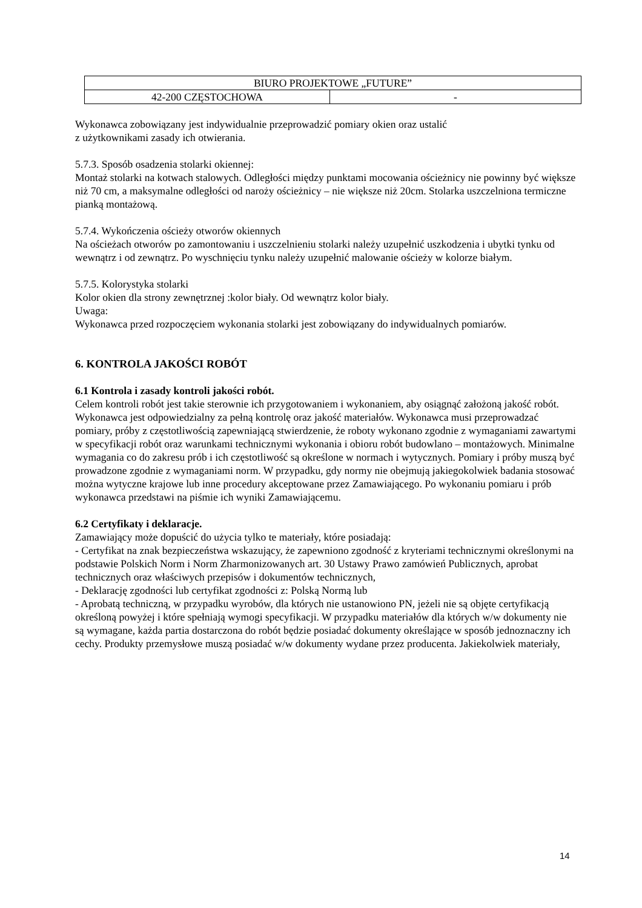| BIURO PROJEKTOWE „FUTURE” | |
| 42-200 CZĘSTOCHOWA | - |
Wykonawca zobowiązany jest indywidualnie przeprowadzić pomiary okien oraz ustalić
z użytkownikami zasady ich otwierania.
5.7.3. Sposób osadzenia stolarki okiennej:
Montaż stolarki na kotwach stalowych. Odległości między punktami mocowania ościeżnicy nie powinny być większe niż 70 cm, a maksymalne odległości od naroży ościeżnicy – nie większe niż 20cm. Stolarka uszczelniona termiczne pianką montażową.
5.7.4. Wykończenia ościeży otworów okiennych
Na ościeżach otworów po zamontowaniu i uszczelnieniu stolarki należy uzupełnić uszkodzenia i ubytki tynku od wewnątrz i od zewnątrz. Po wyschnięciu tynku należy uzupełnić malowanie ościeży w kolorze białym.
5.7.5. Kolorystyka stolarki
Kolor okien dla strony zewnętrznej :kolor biały. Od wewnątrz kolor biały.
Uwaga:
Wykonawca przed rozpoczęciem wykonania stolarki jest zobowiązany do indywidualnych pomiarów.
6. KONTROLA JAKOŚCI ROBÓT
6.1 Kontrola i zasady kontroli jakości robót.
Celem kontroli robót jest takie sterownie ich przygotowaniem i wykonaniem, aby osiągnąć założoną jakość robót. Wykonawca jest odpowiedzialny za pełną kontrolę oraz jakość materiałów. Wykonawca musi przeprowadzać pomiary, próby z częstotliwością zapewniającą stwierdzenie, że roboty wykonano zgodnie z wymaganiami zawartymi w specyfikacji robót oraz warunkami technicznymi wykonania i obioru robót budowlano – montażowych. Minimalne wymagania co do zakresu prób i ich częstotliwość są określone w normach i wytycznych. Pomiary i próby muszą być prowadzone zgodnie z wymaganiami norm. W przypadku, gdy normy nie obejmują jakiegokolwiek badania stosować można wytyczne krajowe lub inne procedury akceptowane przez Zamawiającego. Po wykonaniu pomiaru i prób wykonawca przedstawi na piśmie ich wyniki Zamawiającemu.
6.2 Certyfikaty i deklaracje.
Zamawiający może dopuścić do użycia tylko te materiały, które posiadają:
- Certyfikat na znak bezpieczeństwa wskazujący, że zapewniono zgodność z kryteriami technicznymi określonymi na podstawie Polskich Norm i Norm Zharmonizowanych art. 30 Ustawy Prawo zamówień Publicznych, aprobat technicznych oraz właściwych przepisów i dokumentów technicznych,
- Deklarację zgodności lub certyfikat zgodności z: Polską Normą lub
- Aprobatą techniczną, w przypadku wyrobów, dla których nie ustanowiono PN, jeżeli nie są objęte certyfikacją określoną powyżej i które spełniają wymogi specyfikacji. W przypadku materiałów dla których w/w dokumenty nie są wymagane, każda partia dostarczona do robót będzie posiadać dokumenty określające w sposób jednoznaczny ich cechy. Produkty przemysłowe muszą posiadać w/w dokumenty wydane przez producenta. Jakiekolwiek materiały,
14